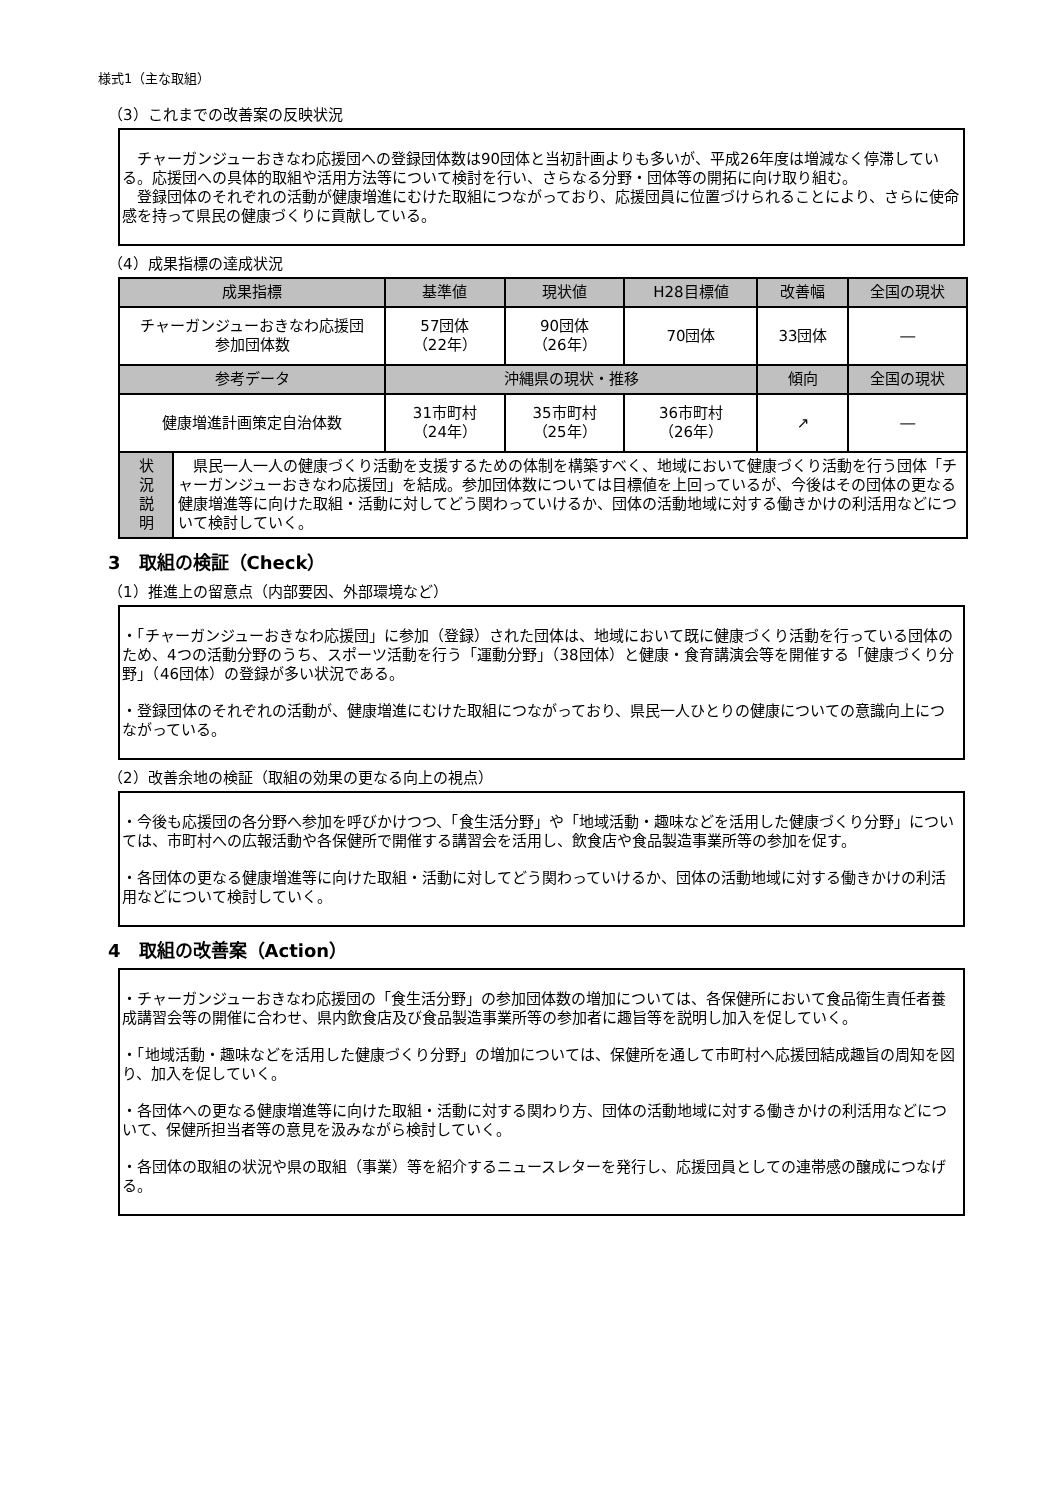様式1（主な取組）
（3）これまでの改善案の反映状況
　チャーガンジューおきなわ応援団への登録団体数は90団体と当初計画よりも多いが、平成26年度は増減なく停滞している。応援団への具体的取組や活用方法等について検討を行い、さらなる分野・団体等の開拓に向け取り組む。
　登録団体のそれぞれの活動が健康増進にむけた取組につながっており、応援団員に位置づけられることにより、さらに使命感を持って県民の健康づくりに貢献している。
（4）成果指標の達成状況
| 成果指標 | | 基準値 | 現状値 | H28目標値 | 改善幅 | 全国の現状 |
| --- | --- | --- | --- | --- | --- | --- |
| チャーガンジューおきなわ応援団 参加団体数 | | 57団体 （22年） | 90団体 （26年） | 70団体 | 33団体 | ― |
| 参考データ | | 沖縄県の現状・推移 | | | 傾向 | 全国の現状 |
| 健康増進計画策定自治体数 | | 31市町村 （24年） | 35市町村 （25年） | 36市町村 （26年） | ↗ | ― |
| 状 況 説 明 | 県民一人一人の健康づくり活動を支援するための体制を構築すべく、地域において健康づくり活動を行う団体「チャーガンジューおきなわ応援団」を結成。参加団体数については目標値を上回っているが、今後はその団体の更なる健康増進等に向けた取組・活動に対してどう関わっていけるか、団体の活動地域に対する働きかけの利活用などについて検討していく。 | | | | | |
3　取組の検証（Check）
（1）推進上の留意点（内部要因、外部環境など）
・「チャーガンジューおきなわ応援団」に参加（登録）された団体は、地域において既に健康づくり活動を行っている団体のため、4つの活動分野のうち、スポーツ活動を行う「運動分野」（38団体）と健康・食育講演会等を開催する「健康づくり分野」（46団体）の登録が多い状況である。
・登録団体のそれぞれの活動が、健康増進にむけた取組につながっており、県民一人ひとりの健康についての意識向上につながっている。
（2）改善余地の検証（取組の効果の更なる向上の視点）
・今後も応援団の各分野へ参加を呼びかけつつ、「食生活分野」や「地域活動・趣味などを活用した健康づくり分野」については、市町村への広報活動や各保健所で開催する講習会を活用し、飲食店や食品製造事業所等の参加を促す。
・各団体の更なる健康増進等に向けた取組・活動に対してどう関わっていけるか、団体の活動地域に対する働きかけの利活用などについて検討していく。
4　取組の改善案（Action）
・チャーガンジューおきなわ応援団の「食生活分野」の参加団体数の増加については、各保健所において食品衛生責任者養成講習会等の開催に合わせ、県内飲食店及び食品製造事業所等の参加者に趣旨等を説明し加入を促していく。
・「地域活動・趣味などを活用した健康づくり分野」の増加については、保健所を通して市町村へ応援団結成趣旨の周知を図り、加入を促していく。
・各団体への更なる健康増進等に向けた取組・活動に対する関わり方、団体の活動地域に対する働きかけの利活用などについて、保健所担当者等の意見を汲みながら検討していく。
・各団体の取組の状況や県の取組（事業）等を紹介するニュースレターを発行し、応援団員としての連帯感の醸成につなげる。